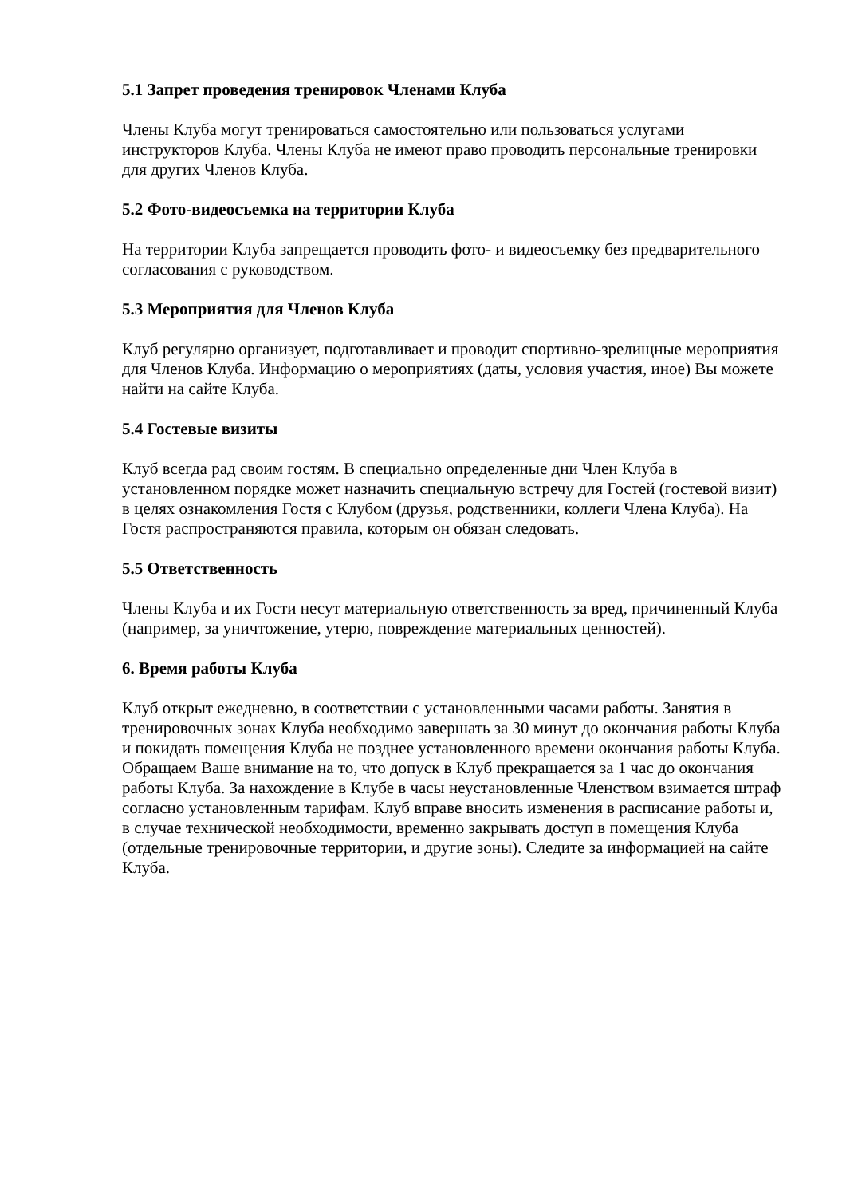5.1 Запрет проведения тренировок Членами Клуба
Члены Клуба могут тренироваться самостоятельно или пользоваться услугами инструкторов Клуба. Члены Клуба не имеют право проводить персональные тренировки для других Членов Клуба.
5.2 Фото-видеосъемка на территории Клуба
На территории Клуба запрещается проводить фото- и видеосъемку без предварительного согласования с руководством.
5.3 Мероприятия для Членов Клуба
Клуб регулярно организует, подготавливает и проводит спортивно-зрелищные мероприятия для Членов Клуба. Информацию о мероприятиях (даты, условия участия, иное) Вы можете найти на сайте Клуба.
5.4 Гостевые визиты
Клуб всегда рад своим гостям. В специально определенные дни Член Клуба в установленном порядке может назначить специальную встречу для Гостей (гостевой визит) в целях ознакомления Гостя с Клубом (друзья, родственники, коллеги Члена Клуба). На Гостя распространяются правила, которым он обязан следовать.
5.5 Ответственность
Члены Клуба и их Гости несут материальную ответственность за вред, причиненный Клуба (например, за уничтожение, утерю, повреждение материальных ценностей).
6. Время работы Клуба
Клуб открыт ежедневно, в соответствии с установленными часами работы. Занятия в тренировочных зонах Клуба необходимо завершать за 30 минут до окончания работы Клуба и покидать помещения Клуба не позднее установленного времени окончания работы Клуба. Обращаем Ваше внимание на то, что допуск в Клуб прекращается за 1 час до окончания работы Клуба. За нахождение в Клубе в часы неустановленные Членством взимается штраф согласно установленным тарифам. Клуб вправе вносить изменения в расписание работы и, в случае технической необходимости, временно закрывать доступ в помещения Клуба (отдельные тренировочные территории, и другие зоны). Следите за информацией на сайте Клуба.